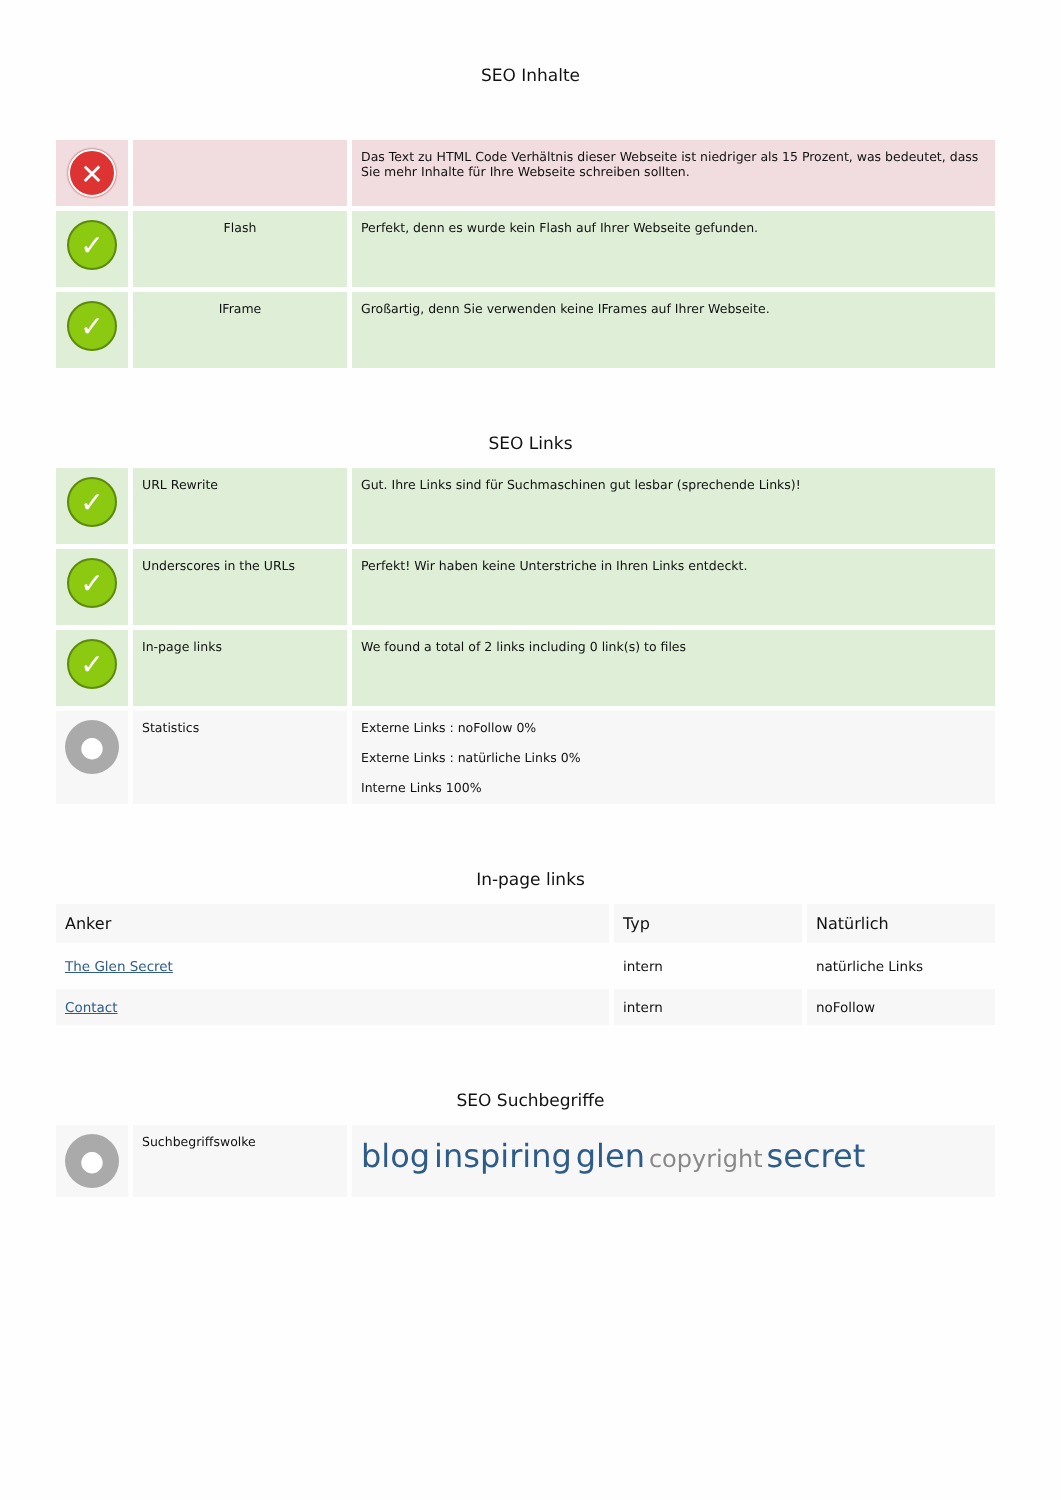SEO Inhalte
| ✕ | | Das Text zu HTML Code Verhältnis dieser Webseite ist niedriger als 15 Prozent, was bedeutet, dass Sie mehr Inhalte für Ihre Webseite schreiben sollten. |
| ✓ | Flash | Perfekt, denn es wurde kein Flash auf Ihrer Webseite gefunden. |
| ✓ | IFrame | Großartig, denn Sie verwenden keine IFrames auf Ihrer Webseite. |
SEO Links
| ✓ | URL Rewrite | Gut. Ihre Links sind für Suchmaschinen gut lesbar (sprechende Links)! |
| ✓ | Underscores in the URLs | Perfekt! Wir haben keine Unterstriche in Ihren Links entdeckt. |
| ✓ | In-page links | We found a total of 2 links including 0 link(s) to files |
| ● | Statistics | Externe Links : noFollow 0% Externe Links : natürliche Links 0% Interne Links 100% |
In-page links
| Anker | Typ | Natürlich |
| --- | --- | --- |
| The Glen Secret | intern | natürliche Links |
| Contact | intern | noFollow |
SEO Suchbegriffe
| ● | Suchbegriffswolke | blog inspiring glen copyright secret |